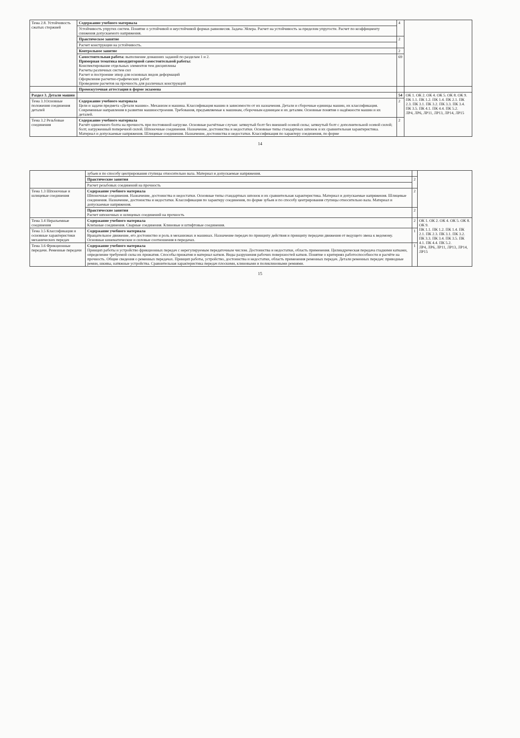| Тема 2.8. Устойчивость сжатых стержней | Содержание учебного материала | 4 | |
| | Устойчивость упругих систем. Понятие о устойчивой и неустойчивой формах равновесия. Задача Эйлера. Расчет на устойчивость за пределом упругости. Расчет по коэффициенту снижения допускаемого напряжения. | | |
| | Практическое занятие | 2 | |
| | Расчет конструкции на устойчивость. | | |
| | Контрольное занятие | 2 | |
| | Самостоятельная работа: выполнение домашних заданий по разделам 1 и 2. Примерная тематика внеаудиторной самостоятельной работы: Конспектирование отдельных элементов тем дисциплины Расчеты различных систем сил Расчет и построение эпюр для основных видов деформаций Оформление расчетно-графических работ Проведение расчетов на прочность для различных конструкций | 69 | |
| | Промежуточная аттестация в форме экзамена | | |
| Раздел 3. Детали машин | | 54 | ОК 1. ОК 2. ОК 4. ОК 5. ОК 8. ОК 9. ПК 1.1. ПК 1.2. ПК 1.4. ПК 2.1. ПК 2.3. ПК 3.1. ПК 3.2. ПК 3.3. ПК 3.4. ПК 3.5. ПК 4.1. ПК 4.4. ПК 5.2. ЛР4, ЛР6, ЛР11, ЛР13, ЛР14, ЛР15 |
| Тема 3.1Основные положения соединения деталей | Содержание учебного материала Цели и задачи предмета «Детали машин». Механизм и машина. Классификация машин в зависимости от их назначения. Детали и сборочные единицы машин, их классификация. Современные направления в развитии машиностроения. Требования, предъявляемые к машинам, сборочным единицам и их деталям. Основные понятия о надёжности машин и их деталей. | 2 | |
| Тема 3.2 Резьбовые соединения | Содержание учебного материала Расчёт одиночного болта на прочность при постоянной нагрузке. Основные расчётные случаи: затянутый болт без внешней осевой силы; затянутый болт с дополнительной осевой силой; болт, нагруженный поперечной силой. Шпоночные соединения. Назначение, достоинства и недостатки. Основные типы стандартных шпонок и их сравнительная характеристика. Материал и допускаемые напряжения. Шлицевые соединения. Назначение, достоинства и недостатки. Классификация по характеру соединения, по форме | 2 | |
14
| | зубьев и по способу центрирования ступицы относительно вала. Материал и допускаемые напряжения. | | |
| | Практические занятия | 2 | |
| | Расчет резьбовых соединений на прочность | | |
| Тема 1.3 Шпоночные и шлицевые соединения | Содержание учебного материала Шпоночные соединения. Назначение, достоинства и недостатки. Основные типы стандартных шпонок и их сравнительная характеристика. Материал и допускаемые напряжения. Шлицевые соединения. Назначение, достоинства и недостатки. Классификация по характеру соединения, по форме зубьев и по способу центрирования ступицы относительно вала. Материал и допускаемые напряжения. | 2 | |
| | Практические занятия Расчет шпоночных и шлицевых соединений на прочность | 2 | |
| Тема 3.4 Неразъемные соединения | Содержание учебного материала Клепаные соединения. Сварные соединения. Клиновые и штифтовые соединения. | 2 | ОК 1. ОК 2. ОК 4. ОК 5. ОК 8. ОК 9. ПК 1.1. ПК 1.2. ПК 1.4. ПК 2.1. ПК 2.3. ПК 3.1. ПК 3.2. ПК 3.3. ПК 3.4. ПК 3.5. ПК 4.1. ПК 4.4. ПК 5.2. ЛР4, ЛР6, ЛР11, ЛР13, ЛР14, ЛР15 |
| Тема 3.5 Классификация и основные характеристики механических передач | Содержание учебного материала Вращательное движение, его достоинство и роль в механизмах и машинах. Назначение передач по принципу действия и принципу передачи движения от ведущего звена к ведомому. Основные кинематические и силовые соотношения в передачах. | 1 | |
| Тема 3.6 Фрикционные передачи. Ременные передачи | Содержание учебного материала Принцип работы и устройство фрикционных передач с нерегулируемым передаточным числом. Достоинства и недостатки, область применения. Цилиндрическая передача гладкими катками, определение требуемой силы их прижатия. Способы прижатия и материал катков. Виды разрушения рабочих поверхностей катков. Понятие о критериях работоспособности и расчёте на прочность. Общие сведения о ременных передачах. Принцип работы, устройство, достоинства и недостатки, область применения ременных передач. Детали ременных передач: приводные ремни, шкивы, натяжные устройства. Сравнительная характеристика передач плоскими, клиновыми и поликлиновыми ремнями. | 1 | |
15